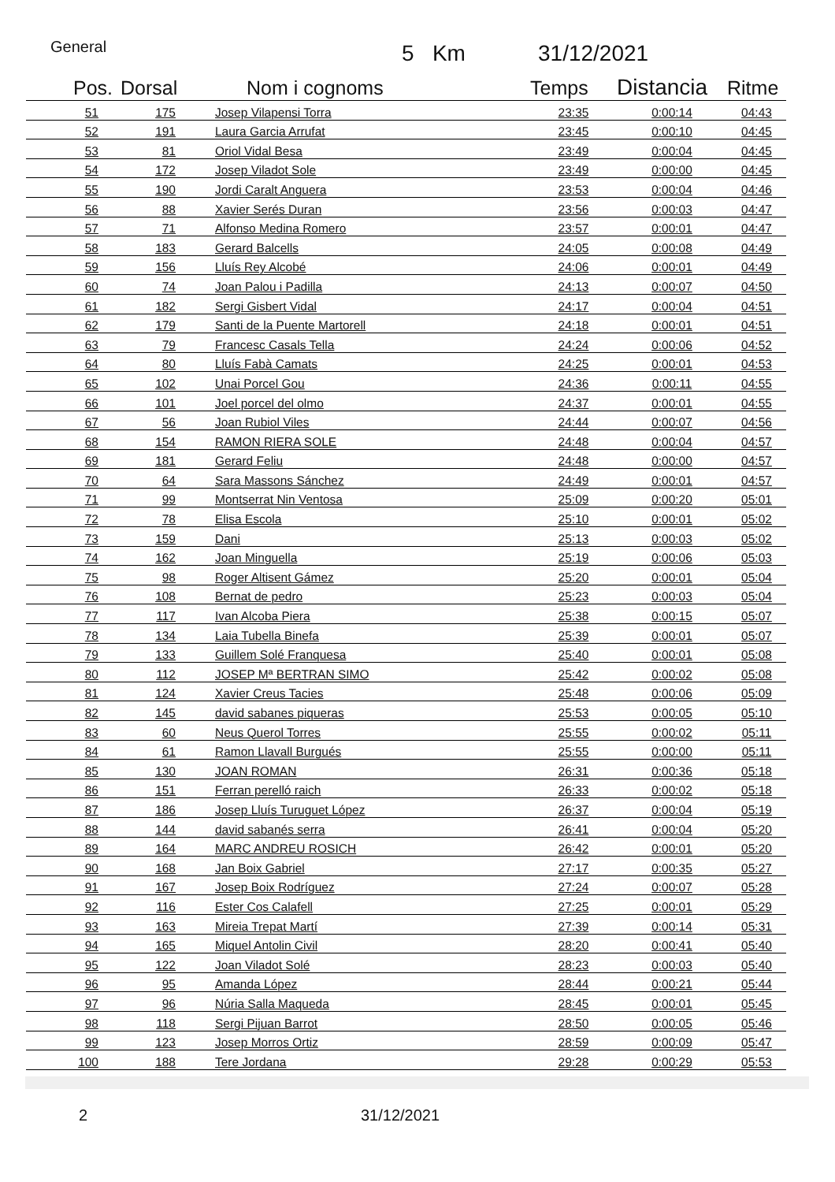General 5 Km 31/12/2021
| Pos. | Dorsal | Nom i cognoms | Temps | Distancia | Ritme |
| --- | --- | --- | --- | --- | --- |
| 51 | 175 | Josep Vilapensi Torra | 23:35 | 0:00:14 | 04:43 |
| 52 | 191 | Laura Garcia Arrufat | 23:45 | 0:00:10 | 04:45 |
| 53 | 81 | Oriol Vidal Besa | 23:49 | 0:00:04 | 04:45 |
| 54 | 172 | Josep Viladot Sole | 23:49 | 0:00:00 | 04:45 |
| 55 | 190 | Jordi Caralt Anguera | 23:53 | 0:00:04 | 04:46 |
| 56 | 88 | Xavier Serés Duran | 23:56 | 0:00:03 | 04:47 |
| 57 | 71 | Alfonso Medina Romero | 23:57 | 0:00:01 | 04:47 |
| 58 | 183 | Gerard Balcells | 24:05 | 0:00:08 | 04:49 |
| 59 | 156 | Lluís Rey Alcobé | 24:06 | 0:00:01 | 04:49 |
| 60 | 74 | Joan Palou i Padilla | 24:13 | 0:00:07 | 04:50 |
| 61 | 182 | Sergi Gisbert Vidal | 24:17 | 0:00:04 | 04:51 |
| 62 | 179 | Santi de la Puente Martorell | 24:18 | 0:00:01 | 04:51 |
| 63 | 79 | Francesc Casals Tella | 24:24 | 0:00:06 | 04:52 |
| 64 | 80 | Lluís Fabà Camats | 24:25 | 0:00:01 | 04:53 |
| 65 | 102 | Unai Porcel Gou | 24:36 | 0:00:11 | 04:55 |
| 66 | 101 | Joel porcel del olmo | 24:37 | 0:00:01 | 04:55 |
| 67 | 56 | Joan Rubiol Viles | 24:44 | 0:00:07 | 04:56 |
| 68 | 154 | RAMON RIERA SOLE | 24:48 | 0:00:04 | 04:57 |
| 69 | 181 | Gerard Feliu | 24:48 | 0:00:00 | 04:57 |
| 70 | 64 | Sara Massons Sánchez | 24:49 | 0:00:01 | 04:57 |
| 71 | 99 | Montserrat Nin Ventosa | 25:09 | 0:00:20 | 05:01 |
| 72 | 78 | Elisa Escola | 25:10 | 0:00:01 | 05:02 |
| 73 | 159 | Dani | 25:13 | 0:00:03 | 05:02 |
| 74 | 162 | Joan Minguella | 25:19 | 0:00:06 | 05:03 |
| 75 | 98 | Roger Altisent Gámez | 25:20 | 0:00:01 | 05:04 |
| 76 | 108 | Bernat de pedro | 25:23 | 0:00:03 | 05:04 |
| 77 | 117 | Ivan Alcoba Piera | 25:38 | 0:00:15 | 05:07 |
| 78 | 134 | Laia Tubella Binefa | 25:39 | 0:00:01 | 05:07 |
| 79 | 133 | Guillem Solé Franquesa | 25:40 | 0:00:01 | 05:08 |
| 80 | 112 | JOSEP Mª BERTRAN SIMO | 25:42 | 0:00:02 | 05:08 |
| 81 | 124 | Xavier Creus Tacies | 25:48 | 0:00:06 | 05:09 |
| 82 | 145 | david sabanes piqueras | 25:53 | 0:00:05 | 05:10 |
| 83 | 60 | Neus Querol Torres | 25:55 | 0:00:02 | 05:11 |
| 84 | 61 | Ramon Llavall Burgués | 25:55 | 0:00:00 | 05:11 |
| 85 | 130 | JOAN ROMAN | 26:31 | 0:00:36 | 05:18 |
| 86 | 151 | Ferran perelló raich | 26:33 | 0:00:02 | 05:18 |
| 87 | 186 | Josep Lluís Turuguet López | 26:37 | 0:00:04 | 05:19 |
| 88 | 144 | david sabanés serra | 26:41 | 0:00:04 | 05:20 |
| 89 | 164 | MARC ANDREU ROSICH | 26:42 | 0:00:01 | 05:20 |
| 90 | 168 | Jan Boix Gabriel | 27:17 | 0:00:35 | 05:27 |
| 91 | 167 | Josep Boix Rodríguez | 27:24 | 0:00:07 | 05:28 |
| 92 | 116 | Ester Cos Calafell | 27:25 | 0:00:01 | 05:29 |
| 93 | 163 | Mireia Trepat Martí | 27:39 | 0:00:14 | 05:31 |
| 94 | 165 | Miquel Antolin Civil | 28:20 | 0:00:41 | 05:40 |
| 95 | 122 | Joan Viladot Solé | 28:23 | 0:00:03 | 05:40 |
| 96 | 95 | Amanda López | 28:44 | 0:00:21 | 05:44 |
| 97 | 96 | Núria Salla Maqueda | 28:45 | 0:00:01 | 05:45 |
| 98 | 118 | Sergi Pijuan Barrot | 28:50 | 0:00:05 | 05:46 |
| 99 | 123 | Josep Morros Ortiz | 28:59 | 0:00:09 | 05:47 |
| 100 | 188 | Tere Jordana | 29:28 | 0:00:29 | 05:53 |
2 31/12/2021